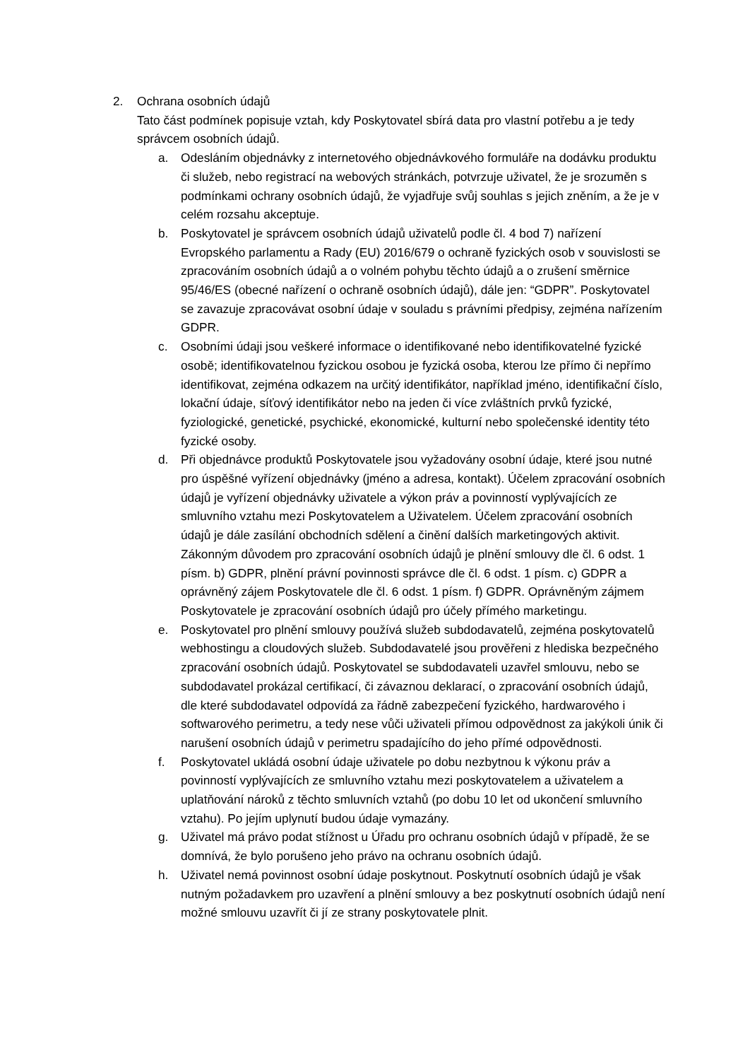2. Ochrana osobních údajů
Tato část podmínek popisuje vztah, kdy Poskytovatel sbírá data pro vlastní potřebu a je tedy správcem osobních údajů.
a. Odesláním objednávky z internetového objednávkového formuláře na dodávku produktu či služeb, nebo registrací na webových stránkách, potvrzuje uživatel, že je srozuměn s podmínkami ochrany osobních údajů, že vyjadřuje svůj souhlas s jejich zněním, a že je v celém rozsahu akceptuje.
b. Poskytovatel je správcem osobních údajů uživatelů podle čl. 4 bod 7) nařízení Evropského parlamentu a Rady (EU) 2016/679 o ochraně fyzických osob v souvislosti se zpracováním osobních údajů a o volném pohybu těchto údajů a o zrušení směrnice 95/46/ES (obecné nařízení o ochraně osobních údajů), dále jen: “GDPR”. Poskytovatel se zavazuje zpracovávat osobní údaje v souladu s právními předpisy, zejména nařízením GDPR.
c. Osobními údaji jsou veškeré informace o identifikované nebo identifikovatelné fyzické osobě; identifikovatelnou fyzickou osobou je fyzická osoba, kterou lze přímo či nepřímo identifikovat, zejména odkazem na určitý identifikátor, například jméno, identifikační číslo, lokační údaje, síťový identifikátor nebo na jeden či více zvláštních prvků fyzické, fyziologické, genetické, psychické, ekonomické, kulturní nebo společenské identity této fyzické osoby.
d. Při objednávce produktů Poskytovatele jsou vyžadovány osobní údaje, které jsou nutné pro úspěšné vyřízení objednávky (jméno a adresa, kontakt). Účelem zpracování osobních údajů je vyřízení objednávky uživatele a výkon práv a povinností vyplývajících ze smluvního vztahu mezi Poskytovatelem a Uživatelem. Účelem zpracování osobních údajů je dále zasílání obchodních sdělení a činění dalších marketingových aktivit. Zákonným důvodem pro zpracování osobních údajů je plnění smlouvy dle čl. 6 odst. 1 písm. b) GDPR, plnění právní povinnosti správce dle čl. 6 odst. 1 písm. c) GDPR a oprávněný zájem Poskytovatele dle čl. 6 odst. 1 písm. f) GDPR. Oprávněným zájmem Poskytovatele je zpracování osobních údajů pro účely přímého marketingu.
e. Poskytovatel pro plnění smlouvy používá služeb subdodavatelů, zejména poskytovatelů webhostingu a cloudových služeb. Subdodavatelé jsou prověřeni z hlediska bezpečného zpracování osobních údajů. Poskytovatel se subdodavateli uzavřel smlouvu, nebo se subdodavatel prokázal certifikací, či závaznou deklarací, o zpracování osobních údajů, dle které subdodavatel odpovídá za řádně zabezpečení fyzického, hardwarového i softwarového perimetru, a tedy nese vůči uživateli přímou odpovědnost za jakýkoli únik či narušení osobních údajů v perimetru spadajícího do jeho přímé odpovědnosti.
f. Poskytovatel ukládá osobní údaje uživatele po dobu nezbytnou k výkonu práv a povinností vyplývajících ze smluvního vztahu mezi poskytovatelem a uživatelem a uplatňování nároků z těchto smluvních vztahů (po dobu 10 let od ukončení smluvního vztahu). Po jejím uplynutí budou údaje vymazány.
g. Uživatel má právo podat stížnost u Úřadu pro ochranu osobních údajů v případě, že se domnívá, že bylo porušeno jeho právo na ochranu osobních údajů.
h. Uživatel nemá povinnost osobní údaje poskytnout. Poskytnutí osobních údajů je však nutným požadavkem pro uzavření a plnění smlouvy a bez poskytnutí osobních údajů není možné smlouvu uzavřít či jí ze strany poskytovatele plnit.